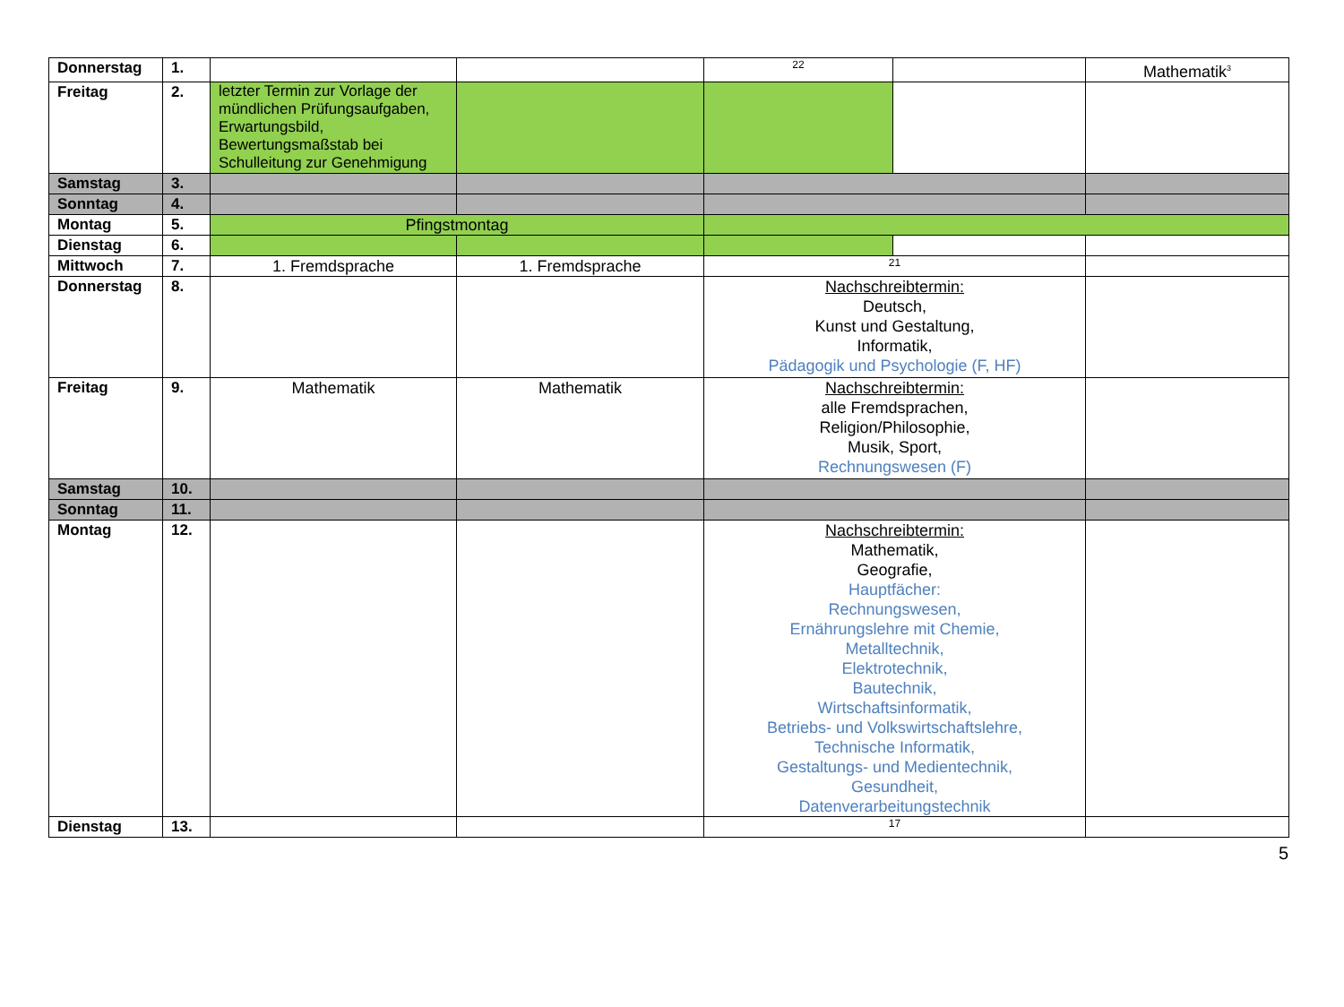| Donnerstag | 1. | | | 22 | | Mathematik<sup>3</sup> |
| Freitag | 2. | letzter Termin zur Vorlage der mündlichen Prüfungsaufgaben, Erwartungsbild, Bewertungsmaßstab bei Schulleitung zur Genehmigung | | | | |
| Samstag | 3. | | | | | |
| Sonntag | 4. | | | | | |
| Montag | 5. | Pfingstmontag | | | | |
| Dienstag | 6. | | | | | |
| Mittwoch | 7. | 1. Fremdsprache | 1. Fremdsprache | 21 | | |
| Donnerstag | 8. | | | Nachschreibtermin: Deutsch, Kunst und Gestaltung, Informatik, Pädagogik und Psychologie (F, HF) | | |
| Freitag | 9. | Mathematik | Mathematik | Nachschreibtermin: alle Fremdsprachen, Religion/Philosophie, Musik, Sport, Rechnungswesen (F) | | |
| Samstag | 10. | | | | | |
| Sonntag | 11. | | | | | |
| Montag | 12. | | | Nachschreibtermin: Mathematik, Geografie, Hauptfächer: Rechnungswesen, Ernährungslehre mit Chemie, Metalltechnik, Elektrotechnik, Bautechnik, Wirtschaftsinformatik, Betriebs- und Volkswirtschaftslehre, Technische Informatik, Gestaltungs- und Medientechnik, Gesundheit, Datenverarbeitungstechnik | | |
| Dienstag | 13. | | | 17 | | |
5